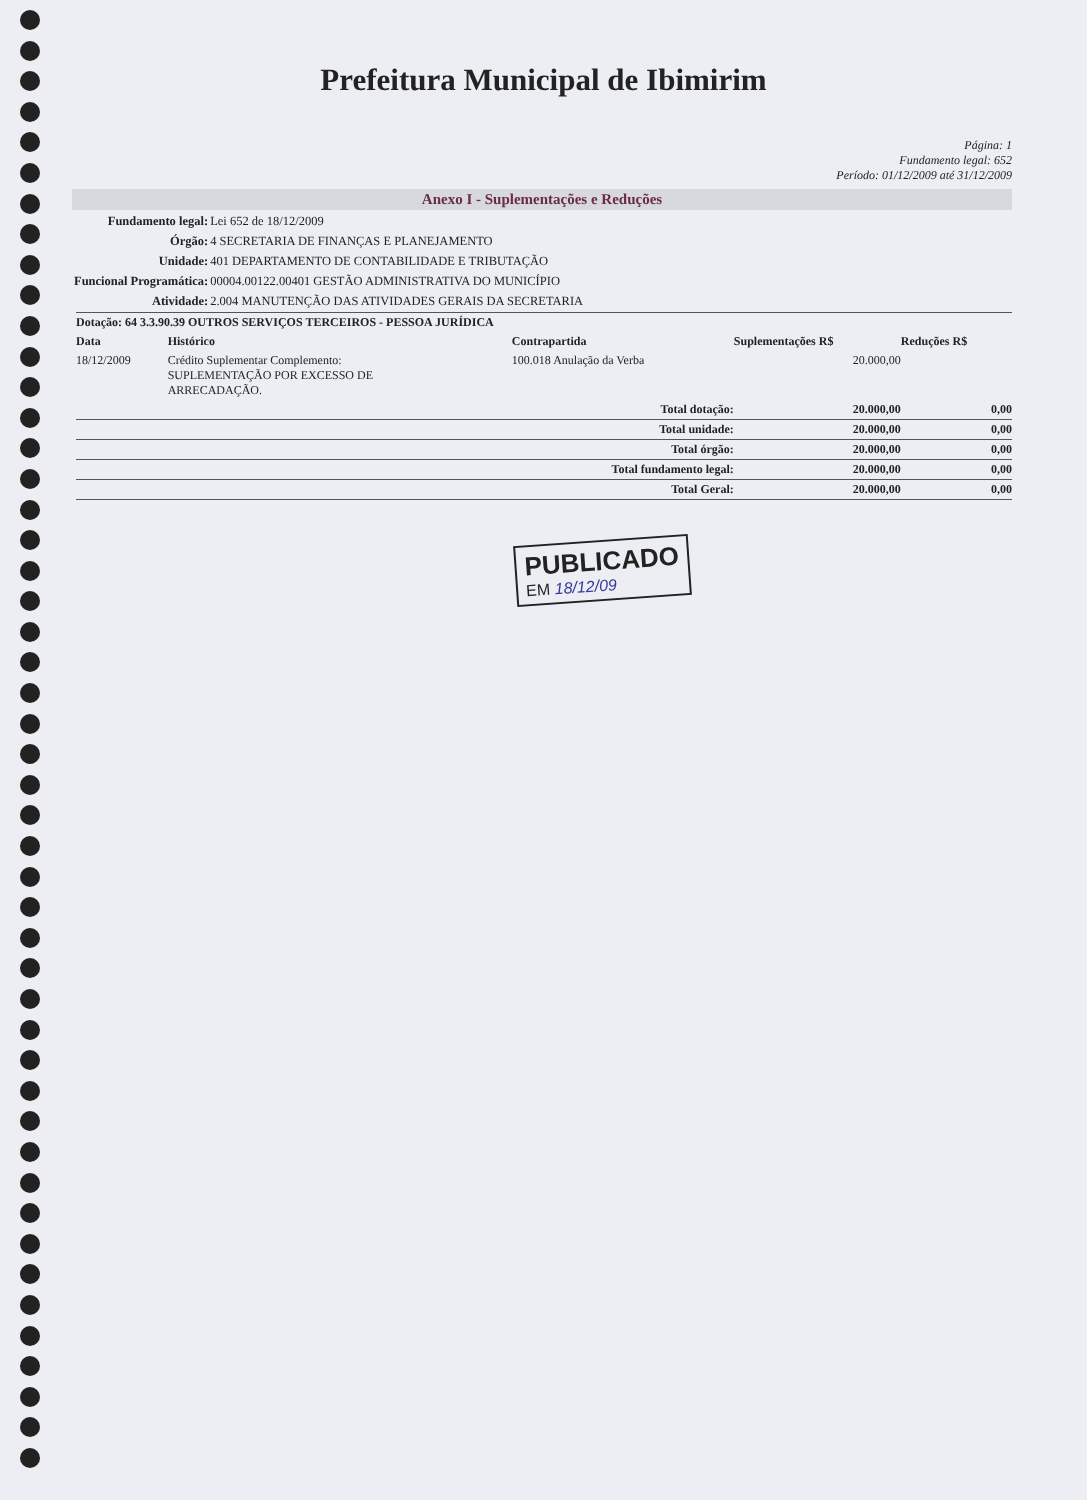Prefeitura Municipal de Ibimirim
Página: 1
Fundamento legal: 652
Período: 01/12/2009 até 31/12/2009
Anexo I - Suplementações e Reduções
| Fundamento legal: | Lei 652 de 18/12/2009 |
| Órgão: | 4 SECRETARIA DE FINANÇAS E PLANEJAMENTO |
| Unidade: | 401 DEPARTAMENTO DE CONTABILIDADE E TRIBUTAÇÃO |
| Funcional Programática: | 00004.00122.00401 GESTÃO ADMINISTRATIVA DO MUNICÍPIO |
| Atividade: | 2.004 MANUTENÇÃO DAS ATIVIDADES GERAIS DA SECRETARIA |
| Dotação: 64 3.3.90.39 OUTROS SERVIÇOS TERCEIROS - PESSOA JURÍDICA | | | | |
| --- | --- | --- | --- | --- |
| Data | Histórico | Contrapartida | Suplementações R$ | Reduções R$ |
| 18/12/2009 | Crédito Suplementar Complemento: SUPLEMENTAÇÃO POR EXCESSO DE ARRECADAÇÃO. | 100.018 Anulação da Verba | 20.000,00 | |
| Total dotação: | | | 20.000,00 | 0,00 |
| Total unidade: | | | 20.000,00 | 0,00 |
| Total órgão: | | | 20.000,00 | 0,00 |
| Total fundamento legal: | | | 20.000,00 | 0,00 |
| Total Geral: | | | 20.000,00 | 0,00 |
PUBLICADO
EM 18/12/09